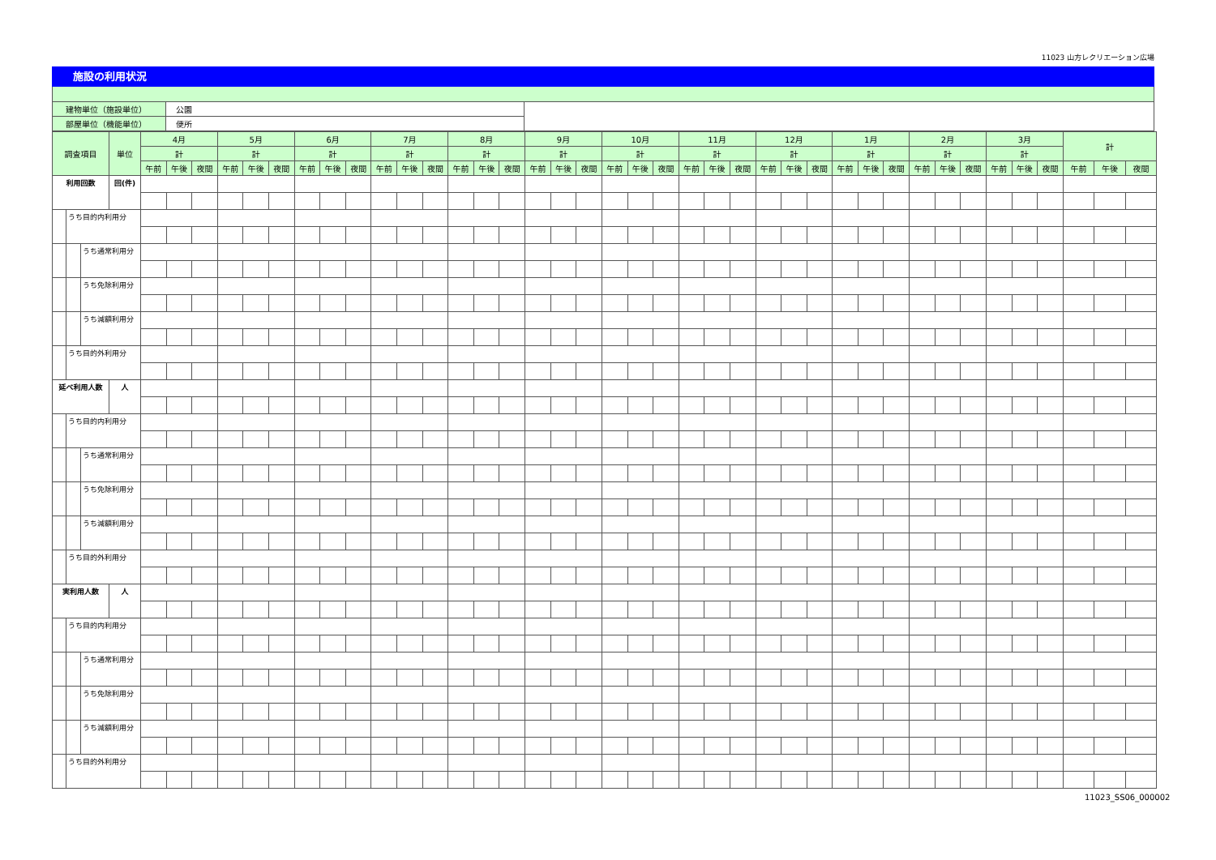11023 山方レクリエーション広場
施設の利用状況
| 建物単位（施設単位） | 公園 | |
| 部屋単位（機能単位） | 便所 | |
| 調査項目 | | | 単位 | 4月 | | | 5月 | | | 6月 | | | 7月 | | | 8月 | | | 9月 | | | 10月 | | | 11月 | | | 12月 | | | 1月 | | | 2月 | | | 3月 | | | 計 | | |
| --- | --- | --- | --- | --- | --- | --- | --- | --- | --- | --- | --- | --- | --- | --- | --- | --- | --- | --- | --- | --- | --- | --- | --- | --- | --- | --- | --- | --- | --- | --- | --- | --- | --- | --- | --- | --- | --- | --- | --- | --- | --- | --- |
| | | | | 計 | | | 計 | | | 計 | | | 計 | | | 計 | | | 計 | | | 計 | | | 計 | | | 計 | | | 計 | | | 計 | | | 計 | | | | | |
| | | | | 午前 | 午後 | 夜間 | 午前 | 午後 | 夜間 | 午前 | 午後 | 夜間 | 午前 | 午後 | 夜間 | 午前 | 午後 | 夜間 | 午前 | 午後 | 夜間 | 午前 | 午後 | 夜間 | 午前 | 午後 | 夜間 | 午前 | 午後 | 夜間 | 午前 | 午後 | 夜間 | 午前 | 午後 | 夜間 | 午前 | 午後 | 夜間 | 午前 | 午後 | 夜間 |
| 利用回数 | | | 回(件) | | | | | | | | | | | | | | | | | | | | | | | | | | | | | | | | | | | | | | | |
| | うち目的内利用分 | | | | | | | | | | | | | | | | | | | | | | | | | | | | | | | | | | | | | | | | | |
| | | うち通常利用分 | | | | | | | | | | | | | | | | | | | | | | | | | | | | | | | | | | | | | | | | |
| | | うち免除利用分 | | | | | | | | | | | | | | | | | | | | | | | | | | | | | | | | | | | | | | | | |
| | | うち減額利用分 | | | | | | | | | | | | | | | | | | | | | | | | | | | | | | | | | | | | | | | | |
| | うち目的外利用分 | | | | | | | | | | | | | | | | | | | | | | | | | | | | | | | | | | | | | | | | | |
| 延べ利用人数 | | | 人 | | | | | | | | | | | | | | | | | | | | | | | | | | | | | | | | | | | | | | | |
| | うち目的内利用分 | | | | | | | | | | | | | | | | | | | | | | | | | | | | | | | | | | | | | | | | | |
| | | うち通常利用分 | | | | | | | | | | | | | | | | | | | | | | | | | | | | | | | | | | | | | | | | |
| | | うち免除利用分 | | | | | | | | | | | | | | | | | | | | | | | | | | | | | | | | | | | | | | | | |
| | | うち減額利用分 | | | | | | | | | | | | | | | | | | | | | | | | | | | | | | | | | | | | | | | | |
| | うち目的外利用分 | | | | | | | | | | | | | | | | | | | | | | | | | | | | | | | | | | | | | | | | | |
| 実利用人数 | | | 人 | | | | | | | | | | | | | | | | | | | | | | | | | | | | | | | | | | | | | | | |
| | うち目的内利用分 | | | | | | | | | | | | | | | | | | | | | | | | | | | | | | | | | | | | | | | | | |
| | | うち通常利用分 | | | | | | | | | | | | | | | | | | | | | | | | | | | | | | | | | | | | | | | | |
| | | うち免除利用分 | | | | | | | | | | | | | | | | | | | | | | | | | | | | | | | | | | | | | | | | |
| | | うち減額利用分 | | | | | | | | | | | | | | | | | | | | | | | | | | | | | | | | | | | | | | | | |
| | うち目的外利用分 | | | | | | | | | | | | | | | | | | | | | | | | | | | | | | | | | | | | | | | | | |
11023_SS06_000002